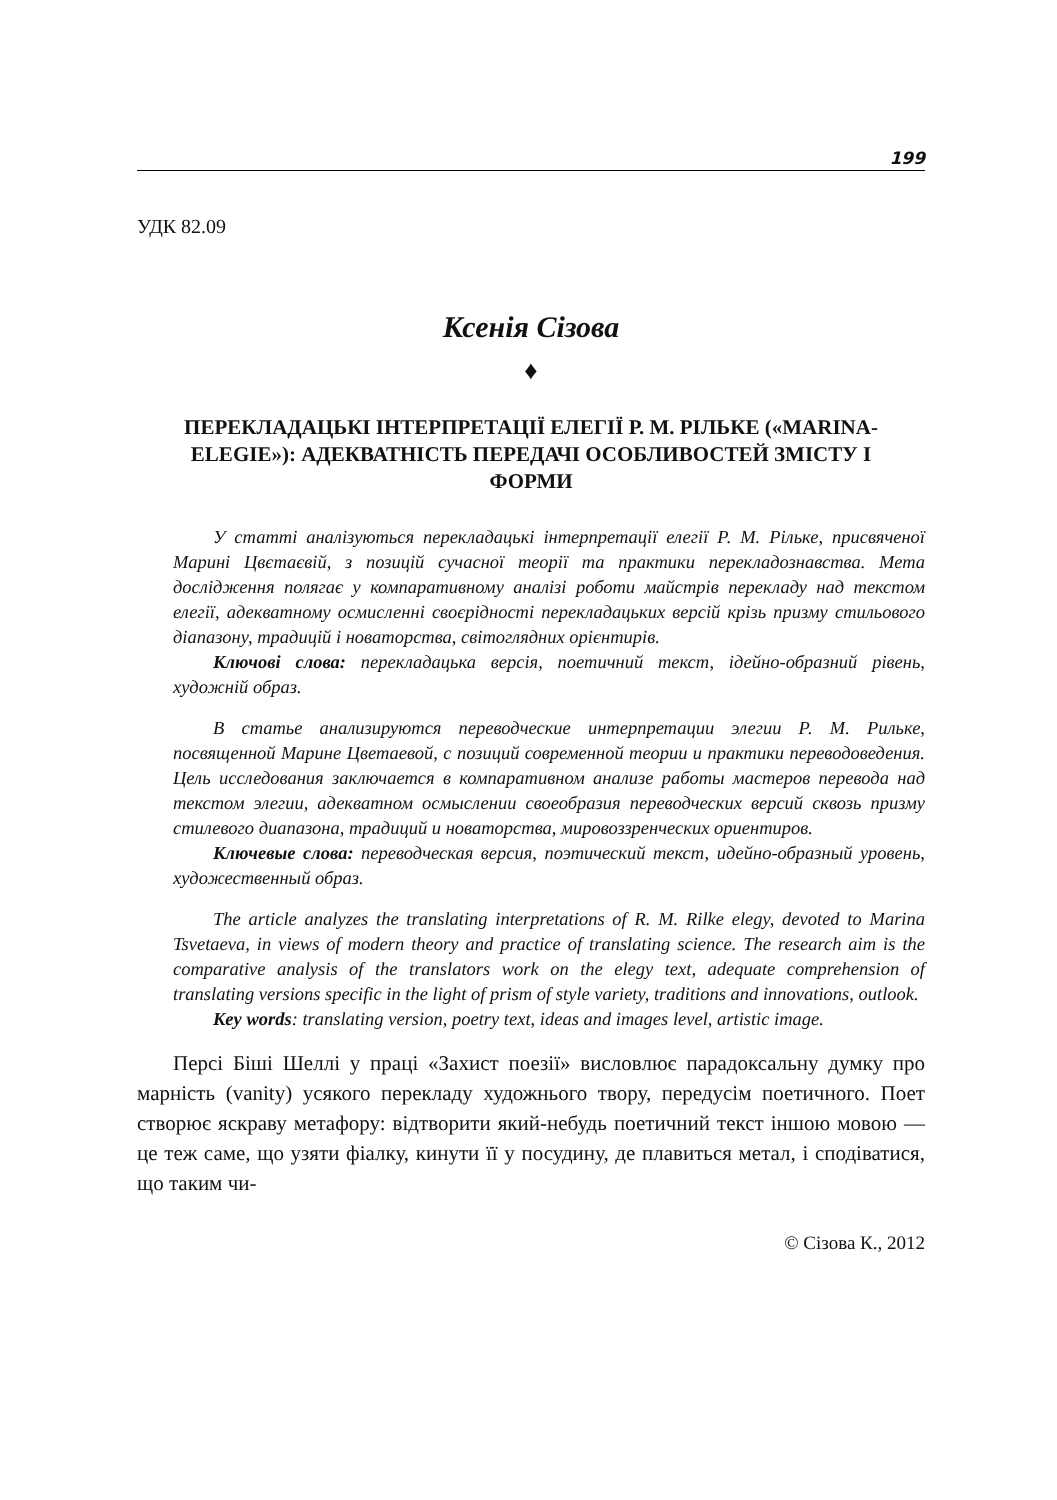199
УДК 82.09
Ксенія Сізова
♦
ПЕРЕКЛАДАЦЬКІ ІНТЕРПРЕТАЦІЇ ЕЛЕГІЇ Р. М. РІЛЬКЕ («MARINA-ELEGIE»): АДЕКВАТНІСТЬ ПЕРЕДАЧІ ОСОБЛИВОСТЕЙ ЗМІСТУ І ФОРМИ
У статті аналізуються перекладацькі інтерпретації елегії Р. М. Рільке, присвяченої Марині Цвєтаєвій, з позицій сучасної теорії та практики перекладознавства. Мета дослідження полягає у компаративному аналізі роботи майстрів перекладу над текстом елегії, адекватному осмисленні своєрідності перекладацьких версій крізь призму стильового діапазону, традицій і новаторства, світоглядних орієнтирів.
Ключові слова: перекладацька версія, поетичний текст, ідейно-образний рівень, художній образ.
В статье анализируются переводческие интерпретации элегии Р. М. Рильке, посвященной Марине Цветаевой, с позиций современной теории и практики переводоведения. Цель исследования заключается в компаративном анализе работы мастеров перевода над текстом элегии, адекватном осмыслении своеобразия переводческих версий сквозь призму стилевого диапазона, традиций и новаторства, мировоззренческих ориентиров.
Ключевые слова: переводческая версия, поэтический текст, идейно-образный уровень, художественный образ.
The article analyzes the translating interpretations of R. M. Rilke elegy, devoted to Marina Tsvetaeva, in views of modern theory and practice of translating science. The research aim is the comparative analysis of the translators work on the elegy text, adequate comprehension of translating versions specific in the light of prism of style variety, traditions and innovations, outlook.
Key words: translating version, poetry text, ideas and images level, artistic image.
Персі Біші Шеллі у праці «Захист поезії» висловлює парадоксальну думку про марність (vanity) усякого перекладу художнього твору, передусім поетичного. Поет створює яскраву метафору: відтворити який-небудь поетичний текст іншою мовою — це теж саме, що узяти фіалку, кинути її у посудину, де плавиться метал, і сподіватися, що таким чи-
© Сізова К., 2012